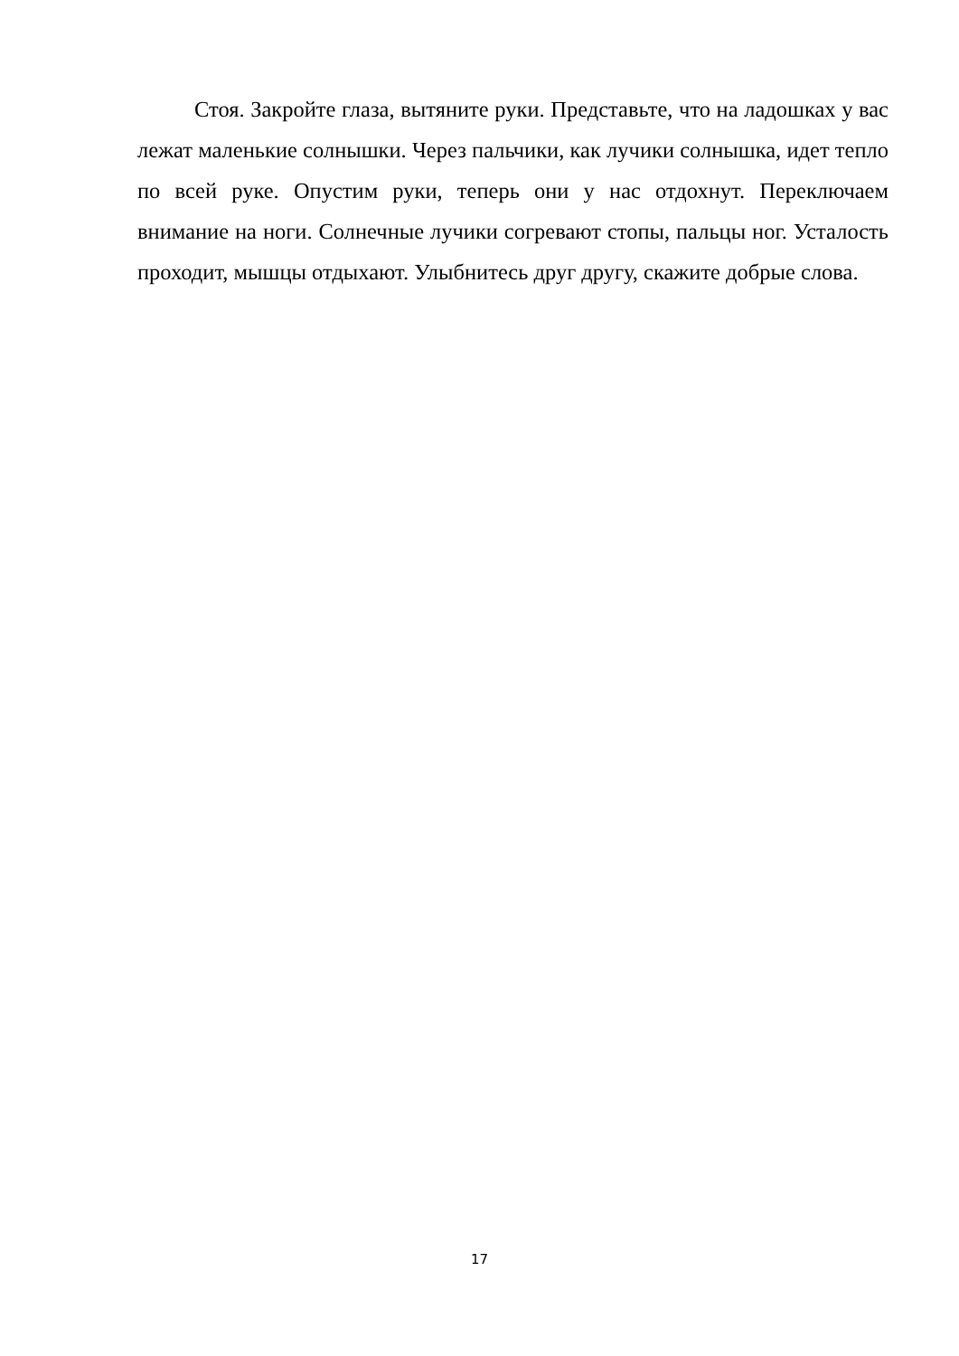Стоя. Закройте глаза, вытяните руки. Представьте, что на ладошках у вас лежат маленькие солнышки. Через пальчики, как лучики солнышка, идет тепло по всей руке. Опустим руки, теперь они у нас отдохнут. Переключаем внимание на ноги. Солнечные лучики согревают стопы, пальцы ног. Усталость проходит, мышцы отдыхают. Улыбнитесь друг другу, скажите добрые слова.
17